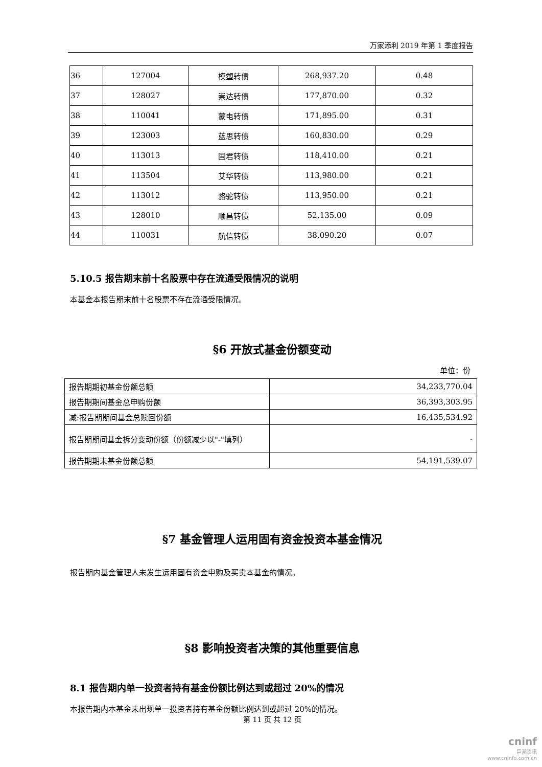万家添利 2019 年第 1 季度报告
| 36 | 127004 | 模塑转债 | 268,937.20 | 0.48 |
| 37 | 128027 | 崇达转债 | 177,870.00 | 0.32 |
| 38 | 110041 | 蒙电转债 | 171,895.00 | 0.31 |
| 39 | 123003 | 蓝思转债 | 160,830.00 | 0.29 |
| 40 | 113013 | 国君转债 | 118,410.00 | 0.21 |
| 41 | 113504 | 艾华转债 | 113,980.00 | 0.21 |
| 42 | 113012 | 骆驼转债 | 113,950.00 | 0.21 |
| 43 | 128010 | 顺昌转债 | 52,135.00 | 0.09 |
| 44 | 110031 | 航信转债 | 38,090.20 | 0.07 |
5.10.5 报告期末前十名股票中存在流通受限情况的说明
本基金本报告期末前十名股票不存在流通受限情况。
§6 开放式基金份额变动
单位：份
| 报告期期初基金份额总额 | 34,233,770.04 |
| 报告期期间基金总申购份额 | 36,393,303.95 |
| 减:报告期期间基金总赎回份额 | 16,435,534.92 |
| 报告期期间基金拆分变动份额（份额减少以"-"填列） | - |
| 报告期期末基金份额总额 | 54,191,539.07 |
§7 基金管理人运用固有资金投资本基金情况
报告期内基金管理人未发生运用固有资金申购及买卖本基金的情况。
§8 影响投资者决策的其他重要信息
8.1 报告期内单一投资者持有基金份额比例达到或超过 20%的情况
本报告期内本基金未出现单一投资者持有基金份额比例达到或超过 20%的情况。
第 11 页 共 12 页
cninf
巨潮资讯
www.cninfo.com.cn